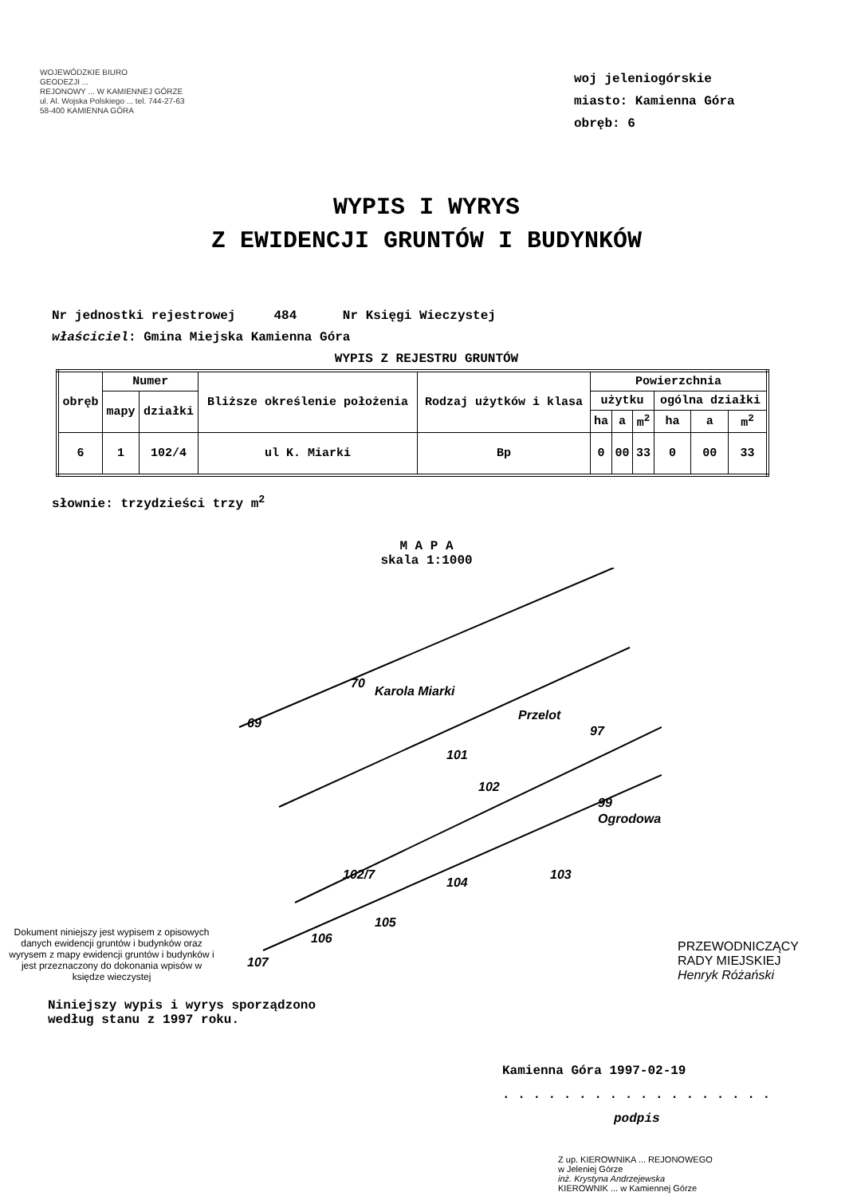WOJEWÓDZKIE BIURO
GEODEZJI ...
REJONOWY ... W KAMIENNEJ GÓRZE
ul. Al. Wojska Polskiego ... tel. 744-27-63
58-400 KAMIENNA GÓRA
woj jeleniogórskie
miasto: Kamienna Góra
obręb: 6
WYPIS I WYRYS
Z EWIDENCJI GRUNTÓW I BUDYNKÓW
Nr jednostki rejestrowej 484 Nr Księgi Wieczystej
właściciel: Gmina Miejska Kamienna Góra
WYPIS Z REJESTRU GRUNTÓW
| obręb | Numer | | Bliższe określenie położenia | Rodzaj użytków i klasa | Powierzchnia | | | | | |
| --- | --- | --- | --- | --- | --- | --- | --- | --- | --- | --- |
| | mapy | działki | | | użytku | | | ogólna działki | | |
| | | | | | ha | a | m<sup>2</sup> | ha | a | m<sup>2</sup> |
| 6 | 1 | 102/4 | ul K. Miarki | Bp | 0 | 00 | 33 | 0 | 00 | 33 |
słownie: trzydzieści trzy m<sup>2</sup>
M A P A
skala 1:1000
Dokument niniejszy jest wypisem z opisowych danych ewidencji gruntów i budynków oraz wyrysem z mapy ewidencji gruntów i budynków i jest przeznaczony do dokonania wpisów w księdze wieczystej
Karola Miarki
Przelot
Ogrodowa
69
70
101
102
97
99
103
104
105
106
107
102/7
PRZEWODNICZĄCY
RADY MIEJSKIEJ
Henryk Różański
Niniejszy wypis i wyrys sporządzono
według stanu z 1997 roku.
Kamienna Góra 1997-02-19
. . . . . . . . . . . . . . . . . .
podpis
Z up. KIEROWNIKA ... REJONOWEGO
w Jeleniej Górze
inż. Krystyna Andrzejewska
KIEROWNIK ... w Kamiennej Górze